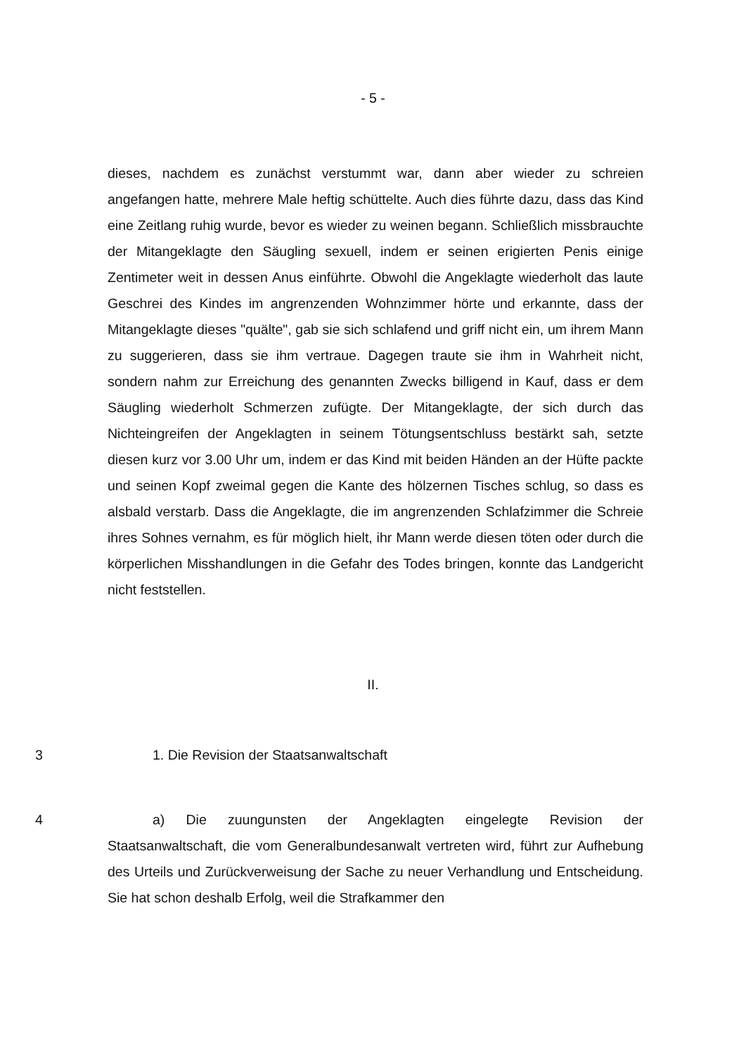- 5 -
dieses, nachdem es zunächst verstummt war, dann aber wieder zu schreien angefangen hatte, mehrere Male heftig schüttelte. Auch dies führte dazu, dass das Kind eine Zeitlang ruhig wurde, bevor es wieder zu weinen begann. Schließlich missbrauchte der Mitangeklagte den Säugling sexuell, indem er seinen erigierten Penis einige Zentimeter weit in dessen Anus einführte. Obwohl die Angeklagte wiederholt das laute Geschrei des Kindes im angrenzenden Wohnzimmer hörte und erkannte, dass der Mitangeklagte dieses "quälte", gab sie sich schlafend und griff nicht ein, um ihrem Mann zu suggerieren, dass sie ihm vertraue. Dagegen traute sie ihm in Wahrheit nicht, sondern nahm zur Erreichung des genannten Zwecks billigend in Kauf, dass er dem Säugling wiederholt Schmerzen zufügte. Der Mitangeklagte, der sich durch das Nichteingreifen der Angeklagten in seinem Tötungsentschluss bestärkt sah, setzte diesen kurz vor 3.00 Uhr um, indem er das Kind mit beiden Händen an der Hüfte packte und seinen Kopf zweimal gegen die Kante des hölzernen Tisches schlug, so dass es alsbald verstarb. Dass die Angeklagte, die im angrenzenden Schlafzimmer die Schreie ihres Sohnes vernahm, es für möglich hielt, ihr Mann werde diesen töten oder durch die körperlichen Misshandlungen in die Gefahr des Todes bringen, konnte das Landgericht nicht feststellen.
II.
3 1. Die Revision der Staatsanwaltschaft
4 a) Die zuungunsten der Angeklagten eingelegte Revision der Staatsanwaltschaft, die vom Generalbundesanwalt vertreten wird, führt zur Aufhebung des Urteils und Zurückverweisung der Sache zu neuer Verhandlung und Entscheidung. Sie hat schon deshalb Erfolg, weil die Strafkammer den